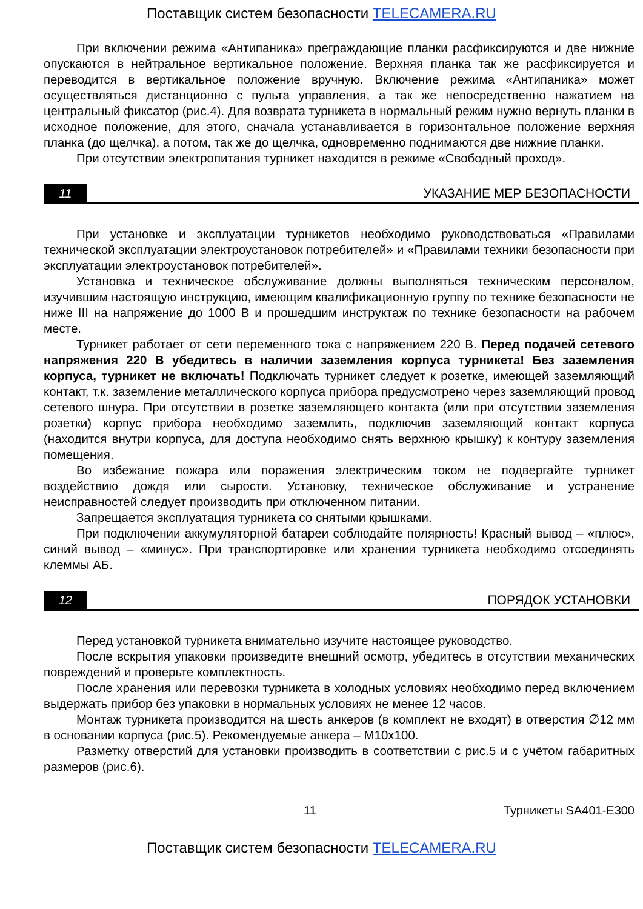Поставщик систем безопасности TELECAMERA.RU
При включении режима «Антипаника» преграждающие планки расфиксируются и две нижние опускаются в нейтральное вертикальное положение. Верхняя планка так же расфиксируется и переводится в вертикальное положение вручную. Включение режима «Антипаника» может осуществляться дистанционно с пульта управления, а так же непосредственно нажатием на центральный фиксатор (рис.4). Для возврата турникета в нормальный режим нужно вернуть планки в исходное положение, для этого, сначала устанавливается в горизонтальное положение верхняя планка (до щелчка), а потом, так же до щелчка, одновременно поднимаются две нижние планки.
При отсутствии электропитания турникет находится в режиме «Свободный проход».
11 УКАЗАНИЕ МЕР БЕЗОПАСНОСТИ
При установке и эксплуатации турникетов необходимо руководствоваться «Правилами технической эксплуатации электроустановок потребителей» и «Правилами техники безопасности при эксплуатации электроустановок потребителей».
Установка и техническое обслуживание должны выполняться техническим персоналом, изучившим настоящую инструкцию, имеющим квалификационную группу по технике безопасности не ниже III на напряжение до 1000 В и прошедшим инструктаж по технике безопасности на рабочем месте.
Турникет работает от сети переменного тока с напряжением 220 В. Перед подачей сетевого напряжения 220 В убедитесь в наличии заземления корпуса турникета! Без заземления корпуса, турникет не включать! Подключать турникет следует к розетке, имеющей заземляющий контакт, т.к. заземление металлического корпуса прибора предусмотрено через заземляющий провод сетевого шнура. При отсутствии в розетке заземляющего контакта (или при отсутствии заземления розетки) корпус прибора необходимо заземлить, подключив заземляющий контакт корпуса (находится внутри корпуса, для доступа необходимо снять верхнюю крышку) к контуру заземления помещения.
Во избежание пожара или поражения электрическим током не подвергайте турникет воздействию дождя или сырости. Установку, техническое обслуживание и устранение неисправностей следует производить при отключенном питании.
Запрещается эксплуатация турникета со снятыми крышками.
При подключении аккумуляторной батареи соблюдайте полярность! Красный вывод – «плюс», синий вывод – «минус». При транспортировке или хранении турникета необходимо отсоединять клеммы АБ.
12 ПОРЯДОК УСТАНОВКИ
Перед установкой турникета внимательно изучите настоящее руководство.
После вскрытия упаковки произведите внешний осмотр, убедитесь в отсутствии механических повреждений и проверьте комплектность.
После хранения или перевозки турникета в холодных условиях необходимо перед включением выдержать прибор без упаковки в нормальных условиях не менее 12 часов.
Монтаж турникета производится на шесть анкеров (в комплект не входят) в отверстия ∅12 мм в основании корпуса (рис.5). Рекомендуемые анкера – М10х100.
Разметку отверстий для установки производить в соответствии с рис.5 и с учётом габаритных размеров (рис.6).
11 Турникеты SA401-E300
Поставщик систем безопасности TELECAMERA.RU